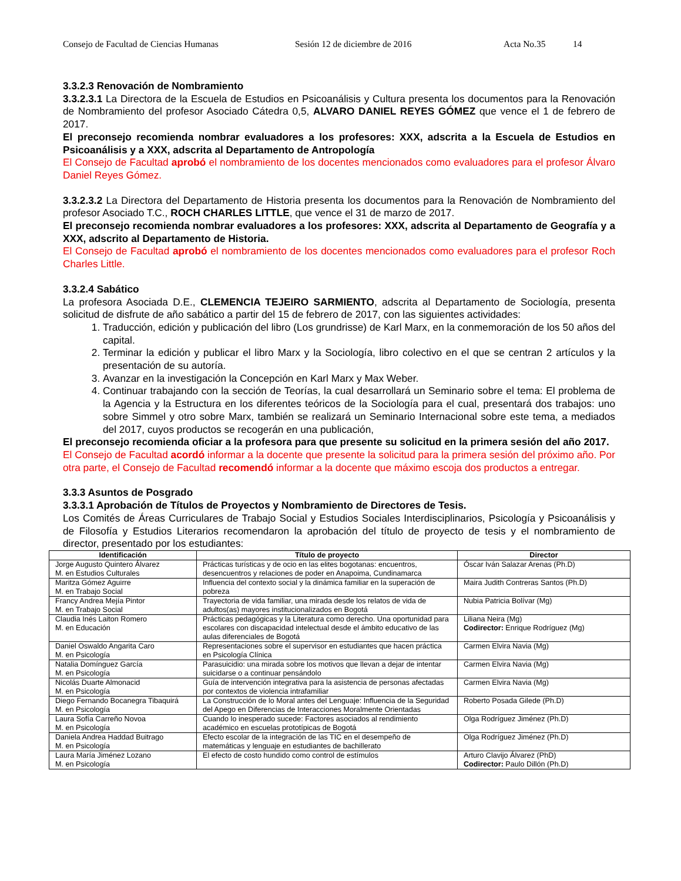Consejo de Facultad de Ciencias Humanas Sesión 12 de diciembre de 2016 Acta No.35 14
3.3.2.3 Renovación de Nombramiento
3.3.2.3.1 La Directora de la Escuela de Estudios en Psicoanálisis y Cultura presenta los documentos para la Renovación de Nombramiento del profesor Asociado Cátedra 0,5, ALVARO DANIEL REYES GÓMEZ que vence el 1 de febrero de 2017.
El preconsejo recomienda nombrar evaluadores a los profesores: XXX, adscrita a la Escuela de Estudios en Psicoanálisis y a XXX, adscrita al Departamento de Antropología
El Consejo de Facultad aprobó el nombramiento de los docentes mencionados como evaluadores para el profesor Álvaro Daniel Reyes Gómez.
3.3.2.3.2 La Directora del Departamento de Historia presenta los documentos para la Renovación de Nombramiento del profesor Asociado T.C., ROCH CHARLES LITTLE, que vence el 31 de marzo de 2017.
El preconsejo recomienda nombrar evaluadores a los profesores: XXX, adscrita al Departamento de Geografía y a XXX, adscrito al Departamento de Historia.
El Consejo de Facultad aprobó el nombramiento de los docentes mencionados como evaluadores para el profesor Roch Charles Little.
3.3.2.4 Sabático
La profesora Asociada D.E., CLEMENCIA TEJEIRO SARMIENTO, adscrita al Departamento de Sociología, presenta solicitud de disfrute de año sabático a partir del 15 de febrero de 2017, con las siguientes actividades:
1. Traducción, edición y publicación del libro (Los grundrisse) de Karl Marx, en la conmemoración de los 50 años del capital.
2. Terminar la edición y publicar el libro Marx y la Sociología, libro colectivo en el que se centran 2 artículos y la presentación de su autoría.
3. Avanzar en la investigación la Concepción en Karl Marx y Max Weber.
4. Continuar trabajando con la sección de Teorías, la cual desarrollará un Seminario sobre el tema: El problema de la Agencia y la Estructura en los diferentes teóricos de la Sociología para el cual, presentará dos trabajos: uno sobre Simmel y otro sobre Marx, también se realizará un Seminario Internacional sobre este tema, a mediados del 2017, cuyos productos se recogerán en una publicación,
El preconsejo recomienda oficiar a la profesora para que presente su solicitud en la primera sesión del año 2017.
El Consejo de Facultad acordó informar a la docente que presente la solicitud para la primera sesión del próximo año. Por otra parte, el Consejo de Facultad recomendó informar a la docente que máximo escoja dos productos a entregar.
3.3.3 Asuntos de Posgrado
3.3.3.1 Aprobación de Títulos de Proyectos y Nombramiento de Directores de Tesis.
Los Comités de Áreas Curriculares de Trabajo Social y Estudios Sociales Interdisciplinarios, Psicología y Psicoanálisis y de Filosofía y Estudios Literarios recomendaron la aprobación del título de proyecto de tesis y el nombramiento de director, presentado por los estudiantes:
| Identificación | Título de proyecto | Director |
| --- | --- | --- |
| Jorge Augusto Quintero Álvarez M. en Estudios Culturales | Prácticas turísticas y de ocio en las elites bogotanas: encuentros, desencuentros y relaciones de poder en Anapoima, Cundinamarca | Óscar Iván Salazar Arenas (Ph.D) |
| Maritza Gómez Aguirre M. en Trabajo Social | Influencia del contexto social y la dinámica familiar en la superación de pobreza | Maira Judith Contreras Santos (Ph.D) |
| Francy Andrea Mejía Pintor M. en Trabajo Social | Trayectoria de vida familiar, una mirada desde los relatos de vida de adultos(as) mayores institucionalizados en Bogotá | Nubia Patricia Bolívar (Mg) |
| Claudia Inés Laiton Romero M. en Educación | Prácticas pedagógicas y la Literatura como derecho. Una oportunidad para escolares con discapacidad intelectual desde el ámbito educativo de las aulas diferenciales de Bogotá | Liliana Neira (Mg) Codirector: Enrique Rodríguez (Mg) |
| Daniel Oswaldo Angarita Caro M. en Psicología | Representaciones sobre el supervisor en estudiantes que hacen práctica en Psicología Clínica | Carmen Elvira Navia (Mg) |
| Natalia Domínguez García M. en Psicología | Parasuicidio: una mirada sobre los motivos que llevan a dejar de intentar suicidarse o a continuar pensándolo | Carmen Elvira Navia (Mg) |
| Nicolás Duarte Almonacid M. en Psicología | Guía de intervención integrativa para la asistencia de personas afectadas por contextos de violencia intrafamiliar | Carmen Elvira Navia (Mg) |
| Diego Fernando Bocanegra Tibaquirá M. en Psicología | La Construcción de lo Moral antes del Lenguaje: Influencia de la Seguridad del Apego en Diferencias de Interacciones Moralmente Orientadas | Roberto Posada Gilede (Ph.D) |
| Laura Sofía Carreño Novoa M. en Psicología | Cuando lo inesperado sucede: Factores asociados al rendimiento académico en escuelas prototípicas de Bogotá | Olga Rodríguez Jiménez (Ph.D) |
| Daniela Andrea Haddad Buitrago M. en Psicología | Efecto escolar de la integración de las TIC en el desempeño de matemáticas y lenguaje en estudiantes de bachillerato | Olga Rodríguez Jiménez (Ph.D) |
| Laura María Jiménez Lozano M. en Psicología | El efecto de costo hundido como control de estímulos | Arturo Clavijo Álvarez (PhD) Codirector: Paulo Dillón (Ph.D) |